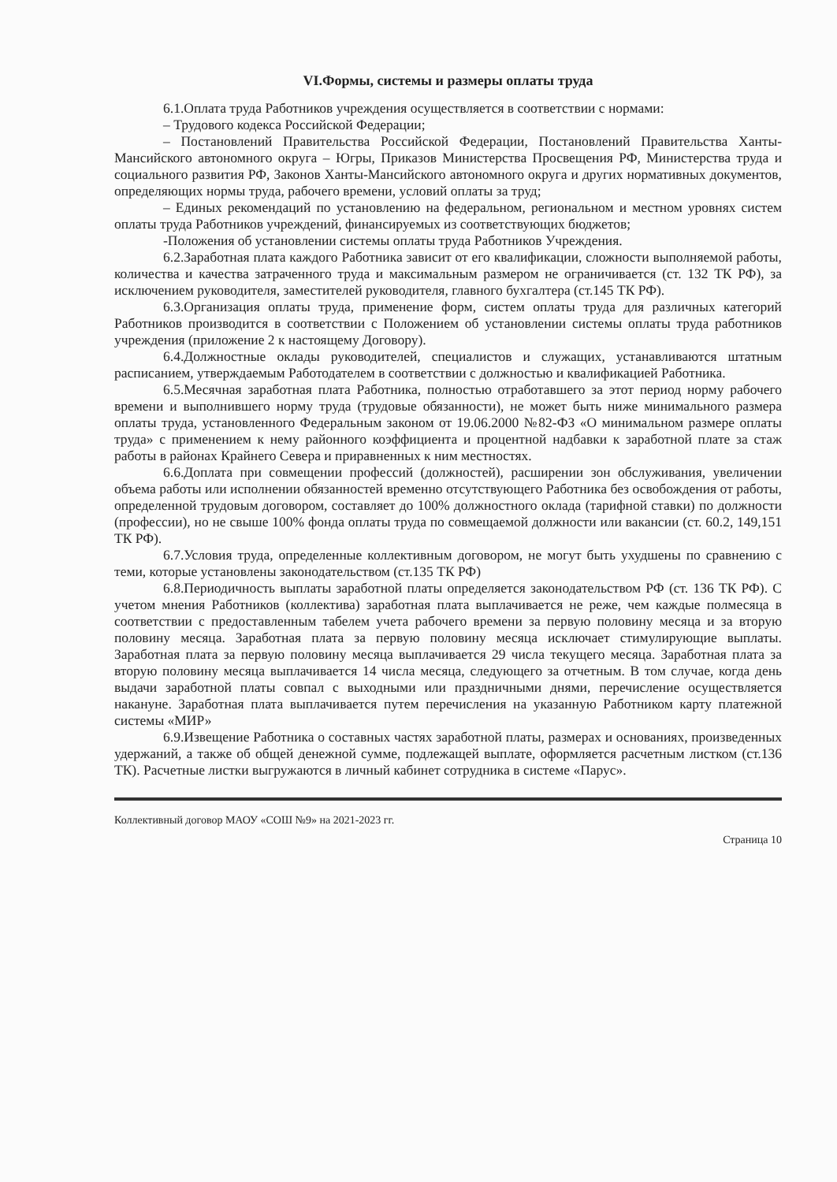VI.Формы, системы и размеры оплаты труда
6.1.Оплата труда Работников учреждения осуществляется в соответствии с нормами:
– Трудового кодекса Российской Федерации;
– Постановлений Правительства Российской Федерации, Постановлений Правительства Ханты-Мансийского автономного округа – Югры, Приказов Министерства Просвещения РФ, Министерства труда и социального развития РФ, Законов Ханты-Мансийского автономного округа и других нормативных документов, определяющих нормы труда, рабочего времени, условий оплаты за труд;
– Единых рекомендаций по установлению на федеральном, региональном и местном уровнях систем оплаты труда Работников учреждений, финансируемых из соответствующих бюджетов;
-Положения об установлении системы оплаты труда Работников Учреждения.
6.2.Заработная плата каждого Работника зависит от его квалификации, сложности выполняемой работы, количества и качества затраченного труда и максимальным размером не ограничивается (ст. 132 ТК РФ), за исключением руководителя, заместителей руководителя, главного бухгалтера (ст.145 ТК РФ).
6.3.Организация оплаты труда, применение форм, систем оплаты труда для различных категорий Работников производится в соответствии с Положением об установлении системы оплаты труда работников учреждения (приложение 2 к настоящему Договору).
6.4.Должностные оклады руководителей, специалистов и служащих, устанавливаются штатным расписанием, утверждаемым Работодателем в соответствии с должностью и квалификацией Работника.
6.5.Месячная заработная плата Работника, полностью отработавшего за этот период норму рабочего времени и выполнившего норму труда (трудовые обязанности), не может быть ниже минимального размера оплаты труда, установленного Федеральным законом от 19.06.2000 №82-ФЗ «О минимальном размере оплаты труда» с применением к нему районного коэффициента и процентной надбавки к заработной плате за стаж работы в районах Крайнего Севера и приравненных к ним местностях.
6.6.Доплата при совмещении профессий (должностей), расширении зон обслуживания, увеличении объема работы или исполнении обязанностей временно отсутствующего Работника без освобождения от работы, определенной трудовым договором, составляет до 100% должностного оклада (тарифной ставки) по должности (профессии), но не свыше 100% фонда оплаты труда по совмещаемой должности или вакансии (ст. 60.2, 149,151 ТК РФ).
6.7.Условия труда, определенные коллективным договором, не могут быть ухудшены по сравнению с теми, которые установлены законодательством (ст.135 ТК РФ)
6.8.Периодичность выплаты заработной платы определяется законодательством РФ (ст. 136 ТК РФ). С учетом мнения Работников (коллектива) заработная плата выплачивается не реже, чем каждые полмесяца в соответствии с предоставленным табелем учета рабочего времени за первую половину месяца и за вторую половину месяца. Заработная плата за первую половину месяца исключает стимулирующие выплаты. Заработная плата за первую половину месяца выплачивается 29 числа текущего месяца. Заработная плата за вторую половину месяца выплачивается 14 числа месяца, следующего за отчетным. В том случае, когда день выдачи заработной платы совпал с выходными или праздничными днями, перечисление осуществляется накануне. Заработная плата выплачивается путем перечисления на указанную Работником карту платежной системы «МИР»
6.9.Извещение Работника о составных частях заработной платы, размерах и основаниях, произведенных удержаний, а также об общей денежной сумме, подлежащей выплате, оформляется расчетным листком (ст.136 ТК). Расчетные листки выгружаются в личный кабинет сотрудника в системе «Парус».
Коллективный договор МАОУ «СОШ №9» на 2021-2023 гг.
Страница 10